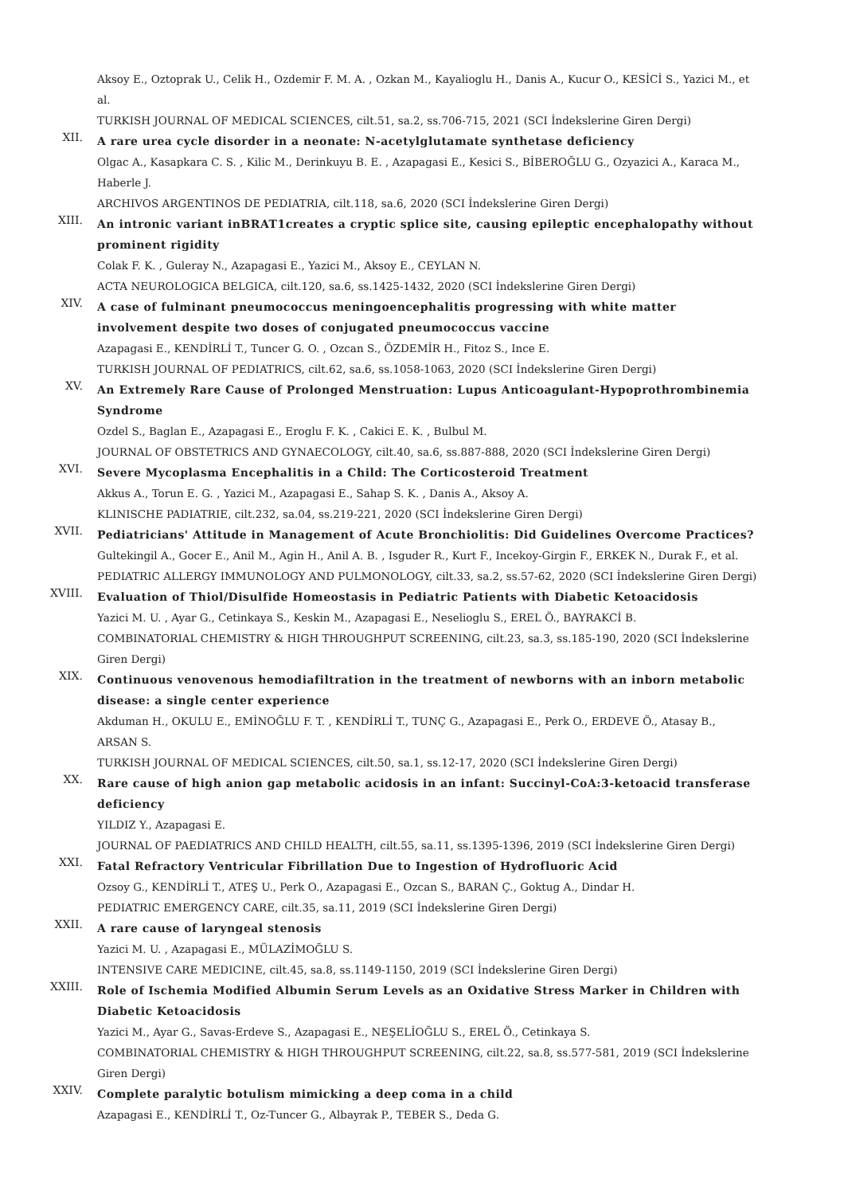Aksoy E., Oztoprak U., Celik H., Ozdemir F. M. A. , Ozkan M., Kayalioglu H., Danis A., Kucur O., KESİCİ S., Yazici M., et al.
TURKISH JOURNAL OF MEDICAL SCIENCES, cilt.51, sa.2, ss.706-715, 2021 (SCI İndekslerine Giren Dergi)
XII.
A rare urea cycle disorder in a neonate: N-acetylglutamate synthetase deficiency
Olgac A., Kasapkara C. S. , Kilic M., Derinkuyu B. E. , Azapagasi E., Kesici S., BİBEROĞLU G., Ozyazici A., Karaca M., Haberle J.
ARCHIVOS ARGENTINOS DE PEDIATRIA, cilt.118, sa.6, 2020 (SCI İndekslerine Giren Dergi)
XIII.
An intronic variant inBRAT1creates a cryptic splice site, causing epileptic encephalopathy without prominent rigidity
Colak F. K. , Guleray N., Azapagasi E., Yazici M., Aksoy E., CEYLAN N.
ACTA NEUROLOGICA BELGICA, cilt.120, sa.6, ss.1425-1432, 2020 (SCI İndekslerine Giren Dergi)
XIV.
A case of fulminant pneumococcus meningoencephalitis progressing with white matter involvement despite two doses of conjugated pneumococcus vaccine
Azapagasi E., KENDİRLİ T., Tuncer G. O. , Ozcan S., ÖZDEMİR H., Fitoz S., Ince E.
TURKISH JOURNAL OF PEDIATRICS, cilt.62, sa.6, ss.1058-1063, 2020 (SCI İndekslerine Giren Dergi)
XV.
An Extremely Rare Cause of Prolonged Menstruation: Lupus Anticoagulant-Hypoprothrombinemia Syndrome
Ozdel S., Baglan E., Azapagasi E., Eroglu F. K. , Cakici E. K. , Bulbul M.
JOURNAL OF OBSTETRICS AND GYNAECOLOGY, cilt.40, sa.6, ss.887-888, 2020 (SCI İndekslerine Giren Dergi)
XVI.
Severe Mycoplasma Encephalitis in a Child: The Corticosteroid Treatment
Akkus A., Torun E. G. , Yazici M., Azapagasi E., Sahap S. K. , Danis A., Aksoy A.
KLINISCHE PADIATRIE, cilt.232, sa.04, ss.219-221, 2020 (SCI İndekslerine Giren Dergi)
XVII.
Pediatricians' Attitude in Management of Acute Bronchiolitis: Did Guidelines Overcome Practices?
Gultekingil A., Gocer E., Anil M., Agin H., Anil A. B. , Isguder R., Kurt F., Incekoy-Girgin F., ERKEK N., Durak F., et al.
PEDIATRIC ALLERGY IMMUNOLOGY AND PULMONOLOGY, cilt.33, sa.2, ss.57-62, 2020 (SCI İndekslerine Giren Dergi)
XVIII.
Evaluation of Thiol/Disulfide Homeostasis in Pediatric Patients with Diabetic Ketoacidosis
Yazici M. U. , Ayar G., Cetinkaya S., Keskin M., Azapagasi E., Neselioglu S., EREL Ö., BAYRAKCİ B.
COMBINATORIAL CHEMISTRY & HIGH THROUGHPUT SCREENING, cilt.23, sa.3, ss.185-190, 2020 (SCI İndekslerine Giren Dergi)
XIX.
Continuous venovenous hemodiafiltration in the treatment of newborns with an inborn metabolic disease: a single center experience
Akduman H., OKULU E., EMİNOĞLU F. T. , KENDİRLİ T., TUNÇ G., Azapagasi E., Perk O., ERDEVE Ö., Atasay B., ARSAN S.
TURKISH JOURNAL OF MEDICAL SCIENCES, cilt.50, sa.1, ss.12-17, 2020 (SCI İndekslerine Giren Dergi)
XX.
Rare cause of high anion gap metabolic acidosis in an infant: Succinyl-CoA:3-ketoacid transferase deficiency
YILDIZ Y., Azapagasi E.
JOURNAL OF PAEDIATRICS AND CHILD HEALTH, cilt.55, sa.11, ss.1395-1396, 2019 (SCI İndekslerine Giren Dergi)
XXI.
Fatal Refractory Ventricular Fibrillation Due to Ingestion of Hydrofluoric Acid
Ozsoy G., KENDİRLİ T., ATEŞ U., Perk O., Azapagasi E., Ozcan S., BARAN Ç., Goktug A., Dindar H.
PEDIATRIC EMERGENCY CARE, cilt.35, sa.11, 2019 (SCI İndekslerine Giren Dergi)
XXII.
A rare cause of laryngeal stenosis
Yazici M. U. , Azapagasi E., MÜLAZİMOĞLU S.
INTENSIVE CARE MEDICINE, cilt.45, sa.8, ss.1149-1150, 2019 (SCI İndekslerine Giren Dergi)
XXIII.
Role of Ischemia Modified Albumin Serum Levels as an Oxidative Stress Marker in Children with Diabetic Ketoacidosis
Yazici M., Ayar G., Savas-Erdeve S., Azapagasi E., NEŞELİOĞLU S., EREL Ö., Cetinkaya S.
COMBINATORIAL CHEMISTRY & HIGH THROUGHPUT SCREENING, cilt.22, sa.8, ss.577-581, 2019 (SCI İndekslerine Giren Dergi)
XXIV.
Complete paralytic botulism mimicking a deep coma in a child
Azapagasi E., KENDİRLİ T., Oz-Tuncer G., Albayrak P., TEBER S., Deda G.